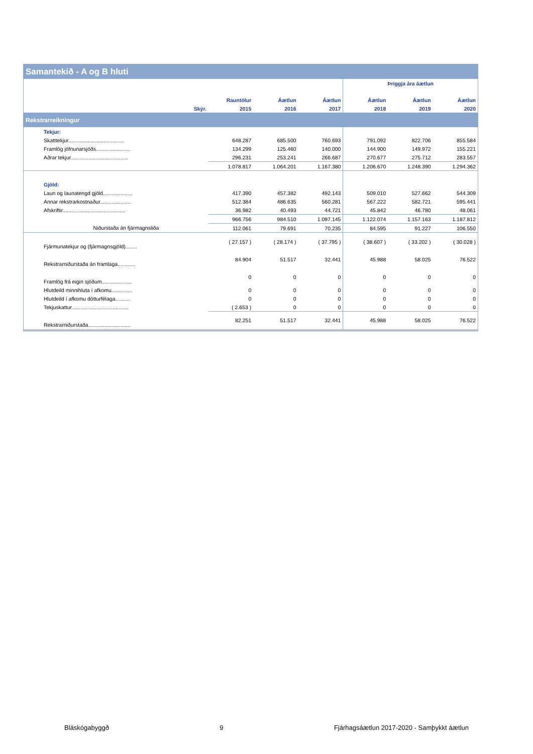Samantekið - A og B hluti
| | | | | | Þriggja ára áætlun | | |
| | | Rauntölur | Áætlun | Áætlun | Áætlun | Áætlun | Áætlun |
| | Skýr. | 2015 | 2016 | 2017 | 2018 | 2019 | 2020 |
| Rekstrarreikningur | | | | | | | |
| Tekjur: | | | | | | | |
| Skatttekjur...................................... | | 648.287 | 685.500 | 760.693 | 791.092 | 822.706 | 855.584 |
| Framlög jöfnunarsjóðs....................... | | 134.299 | 125.460 | 140.000 | 144.900 | 149.972 | 155.221 |
| Aðrar tekjur....................................... | | 296.231 | 253.241 | 266.687 | 270.677 | 275.712 | 283.557 |
| | | 1.078.817 | 1.064.201 | 1.167.380 | 1.206.670 | 1.248.390 | 1.294.362 |
| Gjöld: | | | | | | | |
| Laun og launatengd gjöld.................... | | 417.390 | 457.382 | 492.143 | 509.010 | 527.662 | 544.309 |
| Annar rekstrarkostnaður..................... | | 512.384 | 486.635 | 560.281 | 567.222 | 582.721 | 595.441 |
| Afskriftir........................................... | | 36.982 | 40.493 | 44.721 | 45.842 | 46.780 | 48.061 |
| | | 966.756 | 984.510 | 1.097.145 | 1.122.074 | 1.157.163 | 1.187.812 |
| Niðurstaða án fjármagnsliða | | 112.061 | 79.691 | 70.235 | 84.595 | 91.227 | 106.550 |
| Fjármunatekjur og (fjármagnsgjöld)........ | | ( 27.157 ) | ( 28.174 ) | ( 37.795 ) | ( 38.607 ) | ( 33.202 ) | ( 30.028 ) |
| Rekstrarniðurstaða án framlaga............ | | 84.904 | 51.517 | 32.441 | 45.988 | 58.025 | 76.522 |
| Framlög frá eigin sjóðum.................... | | 0 | 0 | 0 | 0 | 0 | 0 |
| Hlutdeild minnihluta í afkomu.............. | | 0 | 0 | 0 | 0 | 0 | 0 |
| Hlutdeild í afkomu dótturfélaga.......... | | 0 | 0 | 0 | 0 | 0 | 0 |
| Tekjuskattur....................................... | | ( 2.653 ) | 0 | 0 | 0 | 0 | 0 |
| Rekstrarniðurstaða............................. | | 82.251 | 51.517 | 32.441 | 45.988 | 58.025 | 76.522 |
Bláskógabyggð 9 Fjárhagsáætlun 2017-2020 - Samþykkt áætlun